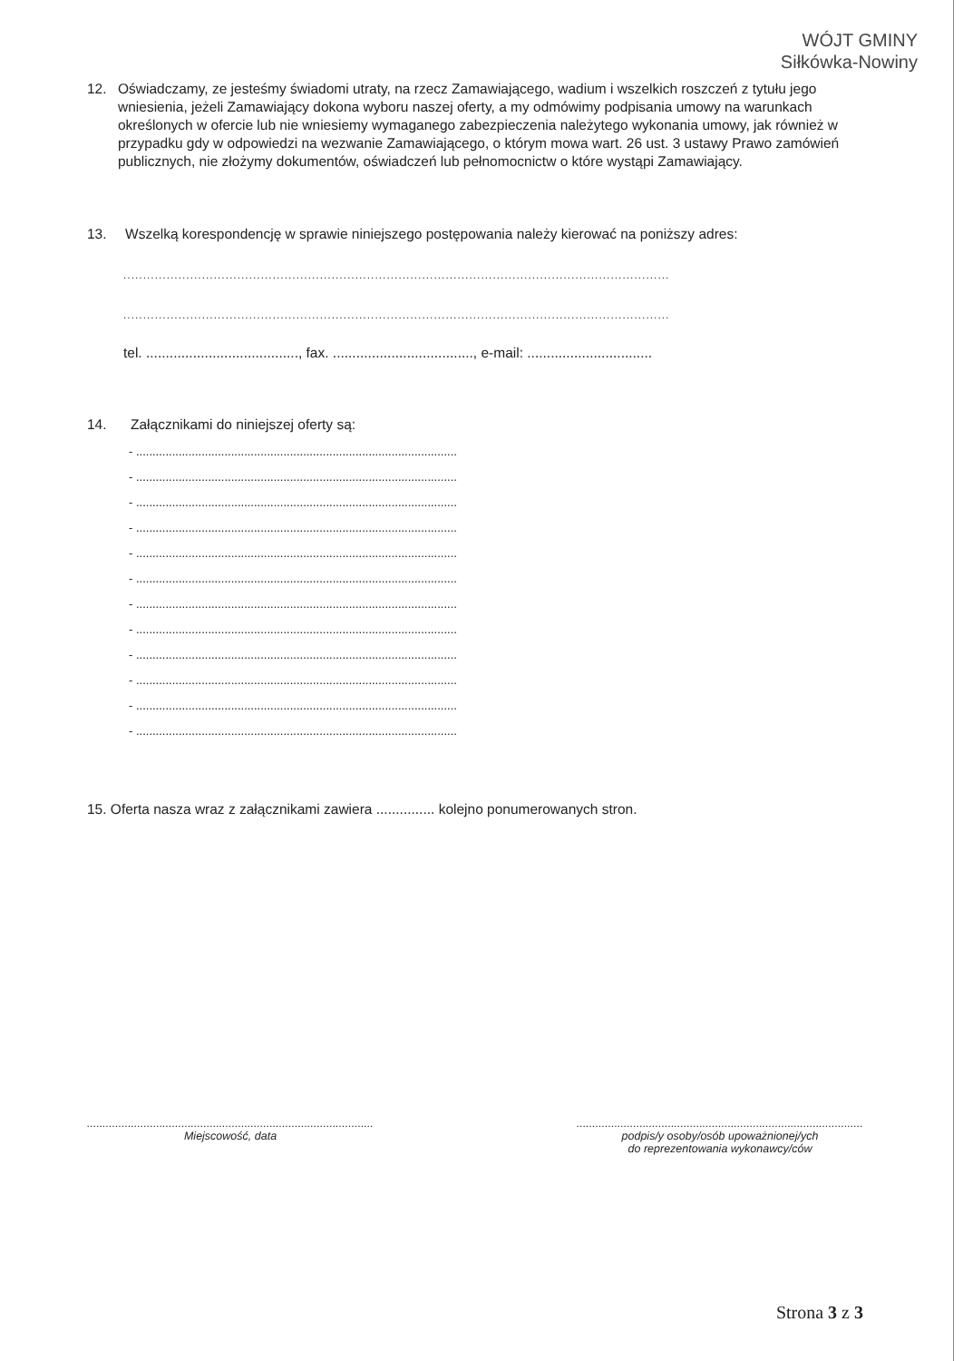WÓJT GMINY
Siłkówka-Nowiny
12. Oświadczamy, ze jesteśmy świadomi utraty, na rzecz Zamawiającego, wadium i wszelkich roszczeń z tytułu jego wniesienia, jeżeli Zamawiający dokona wyboru naszej oferty, a my odmówimy podpisania umowy na warunkach określonych w ofercie lub nie wniesiemy wymaganego zabezpieczenia należytego wykonania umowy, jak również w przypadku gdy w odpowiedzi na wezwanie Zamawiającego, o którym mowa wart. 26 ust. 3 ustawy Prawo zamówień publicznych, nie złożymy dokumentów, oświadczeń lub pełnomocnictw o które wystąpi Zamawiający.
13. Wszelką korespondencję w sprawie niniejszego postępowania należy kierować na poniższy adres:
...........................................................................................................................................
...........................................................................................................................................
tel. ......................................., fax. ...................................., e-mail: ................................
14. Załącznikami do niniejszej oferty są:
- ..................................................................................................
- ..................................................................................................
- ..................................................................................................
- ..................................................................................................
- ..................................................................................................
- ..................................................................................................
- ..................................................................................................
- ..................................................................................................
- ..................................................................................................
- ..................................................................................................
- ..................................................................................................
- ..................................................................................................
15. Oferta nasza wraz z załącznikami zawiera ............... kolejno ponumerowanych stron.
...........................................................................................
Miejscowość, data
...........................................................................................
podpis/y osoby/osób upoważnionej/ych
do reprezentowania wykonawcy/ców
Strona 3 z 3